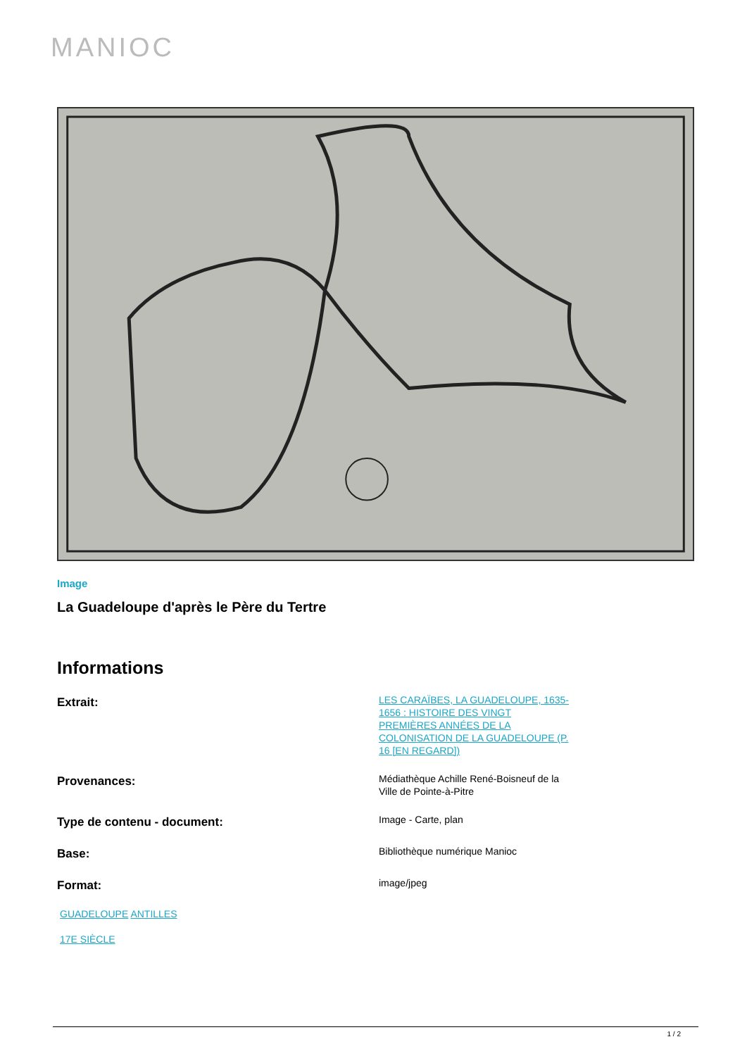MANIOC
Image
La Guadeloupe d'après le Père du Tertre
Informations
Extrait:
LES CARAÏBES, LA GUADELOUPE, 1635-1656 : HISTOIRE DES VINGT PREMIÈRES ANNÉES DE LA COLONISATION DE LA GUADELOUPE (P. 16 [EN REGARD])
Provenances:
Médiathèque Achille René-Boisneuf de la Ville de Pointe-à-Pitre
Type de contenu - document:
Image - Carte, plan
Base:
Bibliothèque numérique Manioc
Format:
image/jpeg
GUADELOUPE ANTILLES
17E SIÈCLE
1 / 2